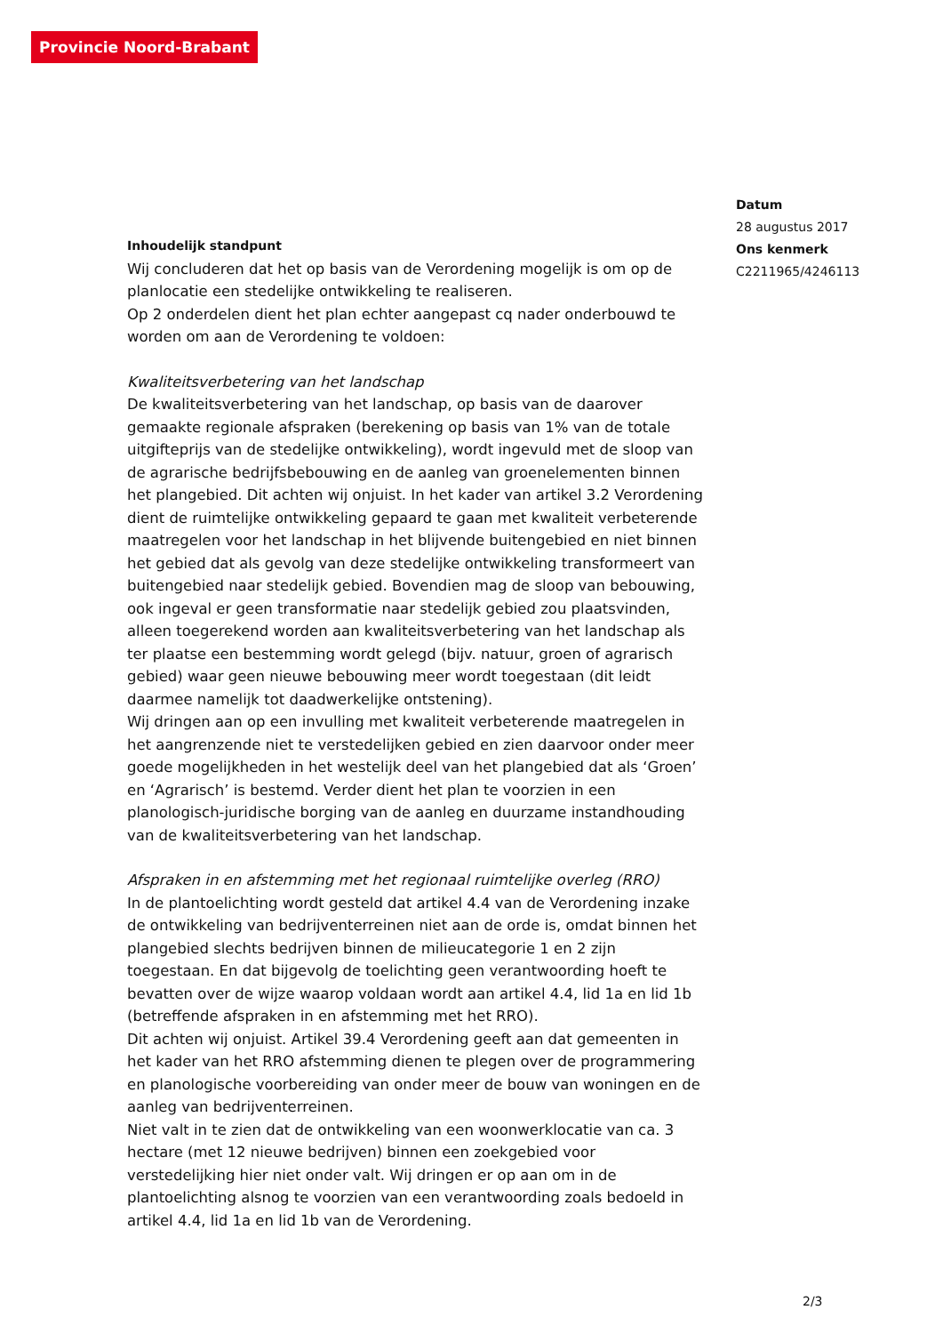Provincie Noord-Brabant
Datum
28 augustus 2017
Ons kenmerk
C2211965/4246113
Inhoudelijk standpunt
Wij concluderen dat het op basis van de Verordening mogelijk is om op de planlocatie een stedelijke ontwikkeling te realiseren.
Op 2 onderdelen dient het plan echter aangepast cq nader onderbouwd te worden om aan de Verordening te voldoen:
Kwaliteitsverbetering van het landschap
De kwaliteitsverbetering van het landschap, op basis van de daarover gemaakte regionale afspraken (berekening op basis van 1% van de totale uitgifteprijs van de stedelijke ontwikkeling), wordt ingevuld met de sloop van de agrarische bedrijfsbebouwing en de aanleg van groenelementen binnen het plangebied. Dit achten wij onjuist. In het kader van artikel 3.2 Verordening dient de ruimtelijke ontwikkeling gepaard te gaan met kwaliteit verbeterende maatregelen voor het landschap in het blijvende buitengebied en niet binnen het gebied dat als gevolg van deze stedelijke ontwikkeling transformeert van buitengebied naar stedelijk gebied. Bovendien mag de sloop van bebouwing, ook ingeval er geen transformatie naar stedelijk gebied zou plaatsvinden, alleen toegerekend worden aan kwaliteitsverbetering van het landschap als ter plaatse een bestemming wordt gelegd (bijv. natuur, groen of agrarisch gebied) waar geen nieuwe bebouwing meer wordt toegestaan (dit leidt daarmee namelijk tot daadwerkelijke ontstening).
Wij dringen aan op een invulling met kwaliteit verbeterende maatregelen in het aangrenzende niet te verstedelijken gebied en zien daarvoor onder meer goede mogelijkheden in het westelijk deel van het plangebied dat als ‘Groen’ en ‘Agrarisch’ is bestemd. Verder dient het plan te voorzien in een planologisch-juridische borging van de aanleg en duurzame instandhouding van de kwaliteitsverbetering van het landschap.
Afspraken in en afstemming met het regionaal ruimtelijke overleg (RRO)
In de plantoelichting wordt gesteld dat artikel 4.4 van de Verordening inzake de ontwikkeling van bedrijventerreinen niet aan de orde is, omdat binnen het plangebied slechts bedrijven binnen de milieucategorie 1 en 2 zijn toegestaan. En dat bijgevolg de toelichting geen verantwoording hoeft te bevatten over de wijze waarop voldaan wordt aan artikel 4.4, lid 1a en lid 1b (betreffende afspraken in en afstemming met het RRO).
Dit achten wij onjuist. Artikel 39.4 Verordening geeft aan dat gemeenten in het kader van het RRO afstemming dienen te plegen over de programmering en planologische voorbereiding van onder meer de bouw van woningen en de aanleg van bedrijventerreinen.
Niet valt in te zien dat de ontwikkeling van een woonwerklocatie van ca. 3 hectare (met 12 nieuwe bedrijven) binnen een zoekgebied voor verstedelijking hier niet onder valt. Wij dringen er op aan om in de plantoelichting alsnog te voorzien van een verantwoording zoals bedoeld in artikel 4.4, lid 1a en lid 1b van de Verordening.
2/3